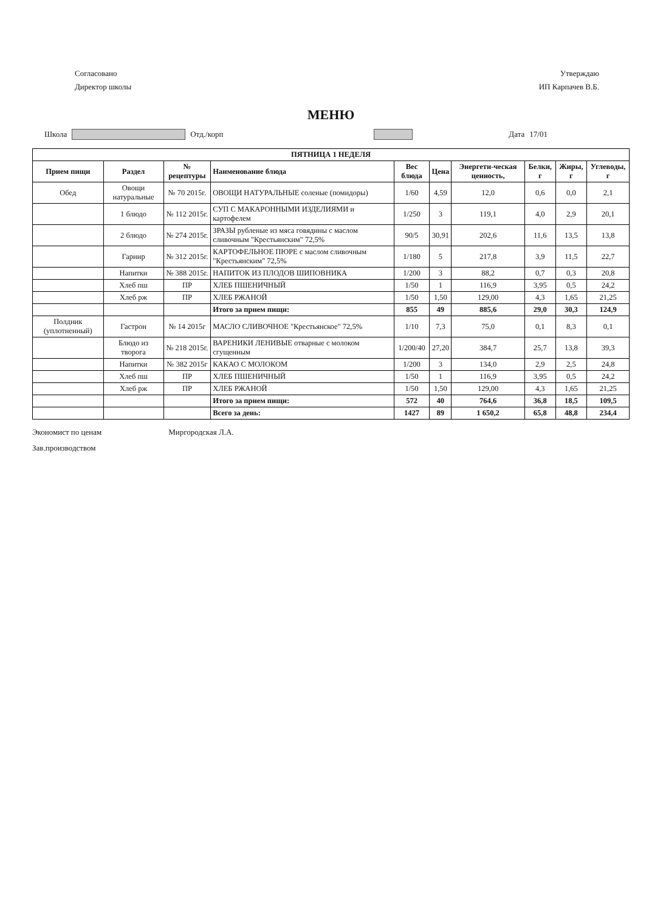Согласовано
Директор школы
Утверждаю
ИП Карпачев В.Б.
МЕНЮ
Школа Отд./корп Дата 17/01
| ПЯТНИЦА 1 НЕДЕЛЯ | | | | | | | | | |
| --- | --- | --- | --- | --- | --- | --- | --- | --- | --- |
| Прием пищи | Раздел | № рецептуры | Наименование блюда | Вес блюда | Цена | Энергети-ческая ценность, | Белки, г | Жиры, г | Углеводы, г |
| Обед | Овощи натуральные | № 70 2015г. | ОВОЩИ НАТУРАЛЬНЫЕ соленые (помидоры) | 1/60 | 4,59 | 12,0 | 0,6 | 0,0 | 2,1 |
| | 1 блюдо | № 112 2015г. | СУП С МАКАРОННЫМИ ИЗДЕЛИЯМИ и картофелем | 1/250 | 3 | 119,1 | 4,0 | 2,9 | 20,1 |
| | 2 блюдо | № 274 2015г. | ЗРАЗЫ рубленые из мяса говядины с маслом сливочным "Крестьянским" 72,5% | 90/5 | 30,91 | 202,6 | 11,6 | 13,5 | 13,8 |
| | Гарнир | № 312 2015г. | КАРТОФЕЛЬНОЕ ПЮРЕ с маслом сливочным "Крестьянским" 72,5% | 1/180 | 5 | 217,8 | 3,9 | 11,5 | 22,7 |
| | Напитки | № 388 2015г. | НАПИТОК ИЗ ПЛОДОВ ШИПОВНИКА | 1/200 | 3 | 88,2 | 0,7 | 0,3 | 20,8 |
| | Хлеб пш | ПР | ХЛЕБ ПШЕНИЧНЫЙ | 1/50 | 1 | 116,9 | 3,95 | 0,5 | 24,2 |
| | Хлеб рж | ПР | ХЛЕБ РЖАНОЙ | 1/50 | 1,50 | 129,00 | 4,3 | 1,65 | 21,25 |
| | | | Итого за прием пищи: | 855 | 49 | 885,6 | 29,0 | 30,3 | 124,9 |
| Полдник (уплотненный) | Гастрон | № 14 2015г | МАСЛО СЛИВОЧНОЕ "Крестьянское" 72,5% | 1/10 | 7,3 | 75,0 | 0,1 | 8,3 | 0,1 |
| | Блюдо из творога | № 218 2015г. | ВАРЕНИКИ ЛЕНИВЫЕ отварные с молоком сгущенным | 1/200/40 | 27,20 | 384,7 | 25,7 | 13,8 | 39,3 |
| | Напитки | № 382 2015г | КАКАО С МОЛОКОМ | 1/200 | 3 | 134,0 | 2,9 | 2,5 | 24,8 |
| | Хлеб пш | ПР | ХЛЕБ ПШЕНИЧНЫЙ | 1/50 | 1 | 116,9 | 3,95 | 0,5 | 24,2 |
| | Хлеб рж | ПР | ХЛЕБ РЖАНОЙ | 1/50 | 1,50 | 129,00 | 4,3 | 1,65 | 21,25 |
| | | | Итого за прием пищи: | 572 | 40 | 764,6 | 36,8 | 18,5 | 109,5 |
| | | | Всего за день: | 1427 | 89 | 1 650,2 | 65,8 | 48,8 | 234,4 |
Экономист по ценам
Зав.производством
Миргородская Л.А.